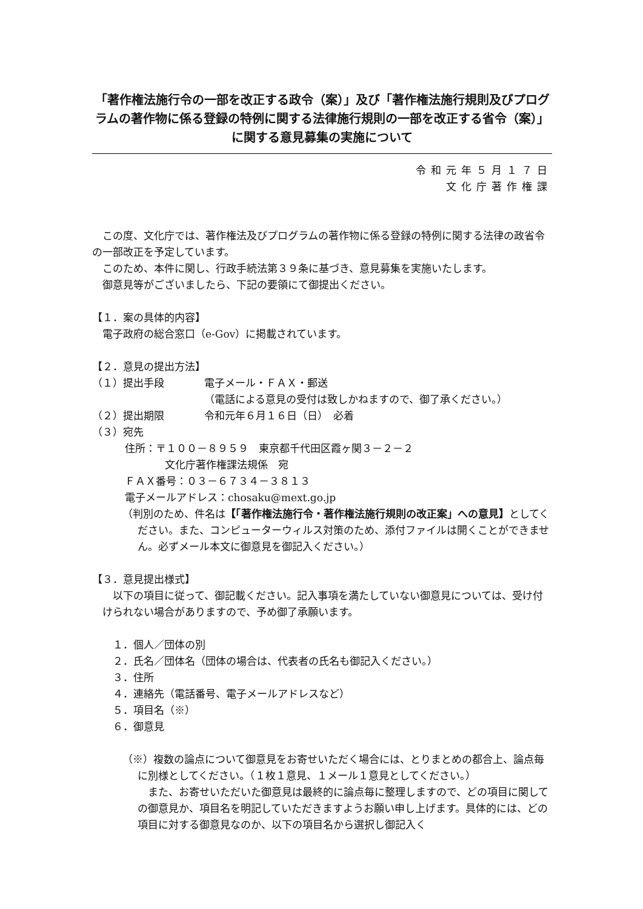「著作権法施行令の一部を改正する政令（案）」及び「著作権法施行規則及びプログラムの著作物に係る登録の特例に関する法律施行規則の一部を改正する省令（案）」に関する意見募集の実施について
令和元年５月１７日
文化庁著作権課
　この度、文化庁では、著作権法及びプログラムの著作物に係る登録の特例に関する法律の政省令の一部改正を予定しています。
　このため、本件に関し、行政手続法第３９条に基づき、意見募集を実施いたします。
　御意見等がございましたら、下記の要領にて御提出ください。
【１．案の具体的内容】
電子政府の総合窓口（e-Gov）に掲載されています。
【２．意見の提出方法】
（１）提出手段 電子メール・ＦＡＸ・郵送
（電話による意見の受付は致しかねますので、御了承ください。）
（２）提出期限 令和元年６月１６日（日）　必着
（３）宛先
住所：〒１００－８９５９　東京都千代田区霞ヶ関３－２－２
文化庁著作権課法規係　宛
ＦＡＸ番号：０３－６７３４－３８１３
電子メールアドレス：chosaku@mext.go.jp
（判別のため、件名は【「著作権法施行令・著作権法施行規則の改正案」への意見】としてください。また、コンピューターウィルス対策のため、添付ファイルは開くことができません。必ずメール本文に御意見を御記入ください。）
【３．意見提出様式】
　以下の項目に従って、御記載ください。記入事項を満たしていない御意見については、受け付けられない場合がありますので、予め御了承願います。
１．個人／団体の別
２．氏名／団体名（団体の場合は、代表者の氏名も御記入ください。）
３．住所
４．連絡先（電話番号、電子メールアドレスなど）
５．項目名（※）
６．御意見
（※）複数の論点について御意見をお寄せいただく場合には、とりまとめの都合上、論点毎に別様としてください。（１枚１意見、１メール１意見としてください。）
　また、お寄せいただいた御意見は最終的に論点毎に整理しますので、どの項目に関しての御意見か、項目名を明記していただきますようお願い申し上げます。具体的には、どの項目に対する御意見なのか、以下の項目名から選択し御記入く